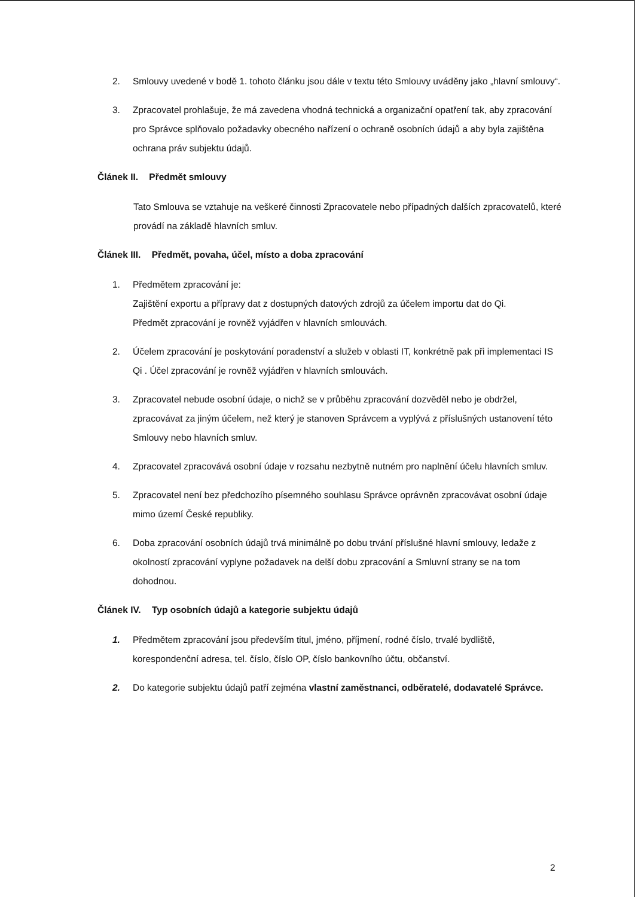2. Smlouvy uvedené v bodě 1. tohoto článku jsou dále v textu této Smlouvy uváděny jako „hlavní smlouvy“.
3. Zpracovatel prohlašuje, že má zavedena vhodná technická a organizační opatření tak, aby zpracování pro Správce splňovalo požadavky obecného nařízení o ochraně osobních údajů a aby byla zajištěna ochrana práv subjektu údajů.
Článek II. Předmět smlouvy
Tato Smlouva se vztahuje na veškeré činnosti Zpracovatele nebo případných dalších zpracovatelů, které provádí na základě hlavních smluv.
Článek III. Předmět, povaha, účel, místo a doba zpracování
1. Předmětem zpracování je:
Zajištění exportu a přípravy dat z dostupných datových zdrojů za účelem importu dat do Qi.
Předmět zpracování je rovněž vyjádřen v hlavních smlouvách.
2. Účelem zpracování je poskytování poradenství a služeb v oblasti IT, konkrétně pak při implementaci IS Qi . Účel zpracování je rovněž vyjádřen v hlavních smlouvách.
3. Zpracovatel nebude osobní údaje, o nichž se v průběhu zpracování dozvěděl nebo je obdržel, zpracovávat za jiným účelem, než který je stanoven Správcem a vyplývá z příslušných ustanovení této Smlouvy nebo hlavních smluv.
4. Zpracovatel zpracovává osobní údaje v rozsahu nezbytně nutném pro naplnění účelu hlavních smluv.
5. Zpracovatel není bez předchozího písemného souhlasu Správce oprávněn zpracovávat osobní údaje mimo území České republiky.
6. Doba zpracování osobních údajů trvá minimálně po dobu trvání příslušné hlavní smlouvy, ledaže z okolností zpracování vyplyne požadavek na delší dobu zpracování a Smluvní strany se na tom dohodnou.
Článek IV. Typ osobních údajů a kategorie subjektu údajů
1. Předmětem zpracování jsou především titul, jméno, příjmení, rodné číslo, trvalé bydliště, korespondenční adresa, tel. číslo, číslo OP, číslo bankovního účtu, občanství.
2. Do kategorie subjektu údajů patří zejména vlastní zaměstnanci, odběratelé, dodavatelé Správce.
2